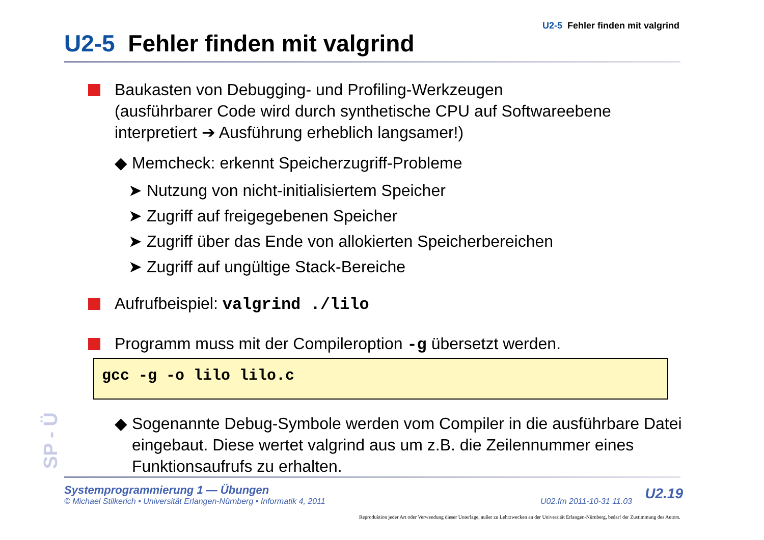U2-5 Fehler finden mit valgrind
U2-5 Fehler finden mit valgrind
Baukasten von Debugging- und Profiling-Werkzeugen
(ausführbarer Code wird durch synthetische CPU auf Softwareebene interpretiert ➔ Ausführung erheblich langsamer!)
◆ Memcheck: erkennt Speicherzugriff-Probleme
➤ Nutzung von nicht-initialisiertem Speicher
➤ Zugriff auf freigegebenen Speicher
➤ Zugriff über das Ende von allokierten Speicherbereichen
➤ Zugriff auf ungültige Stack-Bereiche
Aufrufbeispiel: valgrind ./lilo
Programm muss mit der Compileroption -g übersetzt werden.
gcc -g -o lilo lilo.c
◆ Sogenannte Debug-Symbole werden vom Compiler in die ausführbare Datei eingebaut. Diese wertet valgrind aus um z.B. die Zeilennummer eines Funktionsaufrufs zu erhalten.
SP - Ü
Systemprogrammierung 1 — Übungen
© Michael Stilkerich • Universität Erlangen-Nürnberg • Informatik 4, 2011 U02.fm 2011-10-31 11.03
U2.19
Reproduktion jeder Art oder Verwendung dieser Unterlage, außer zu Lehrzwecken an der Universität Erlangen-Nürnberg, bedarf der Zustimmung des Autors.